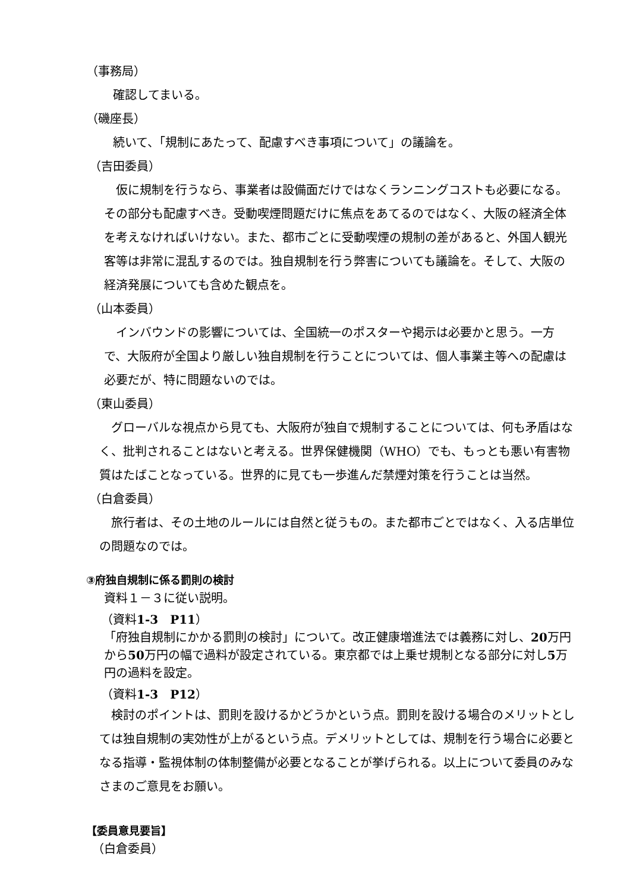（事務局）
確認してまいる。
（磯座長）
続いて、「規制にあたって、配慮すべき事項について」の議論を。
（吉田委員）
仮に規制を行うなら、事業者は設備面だけではなくランニングコストも必要になる。その部分も配慮すべき。受動喫煙問題だけに焦点をあてるのではなく、大阪の経済全体を考えなければいけない。また、都市ごとに受動喫煙の規制の差があると、外国人観光客等は非常に混乱するのでは。独自規制を行う弊害についても議論を。そして、大阪の経済発展についても含めた観点を。
（山本委員）
インバウンドの影響については、全国統一のポスターや掲示は必要かと思う。一方で、大阪府が全国より厳しい独自規制を行うことについては、個人事業主等への配慮は必要だが、特に問題ないのでは。
（東山委員）
グローバルな視点から見ても、大阪府が独自で規制することについては、何も矛盾はなく、批判されることはないと考える。世界保健機関（WHO）でも、もっとも悪い有害物質はたばことなっている。世界的に見ても一歩進んだ禁煙対策を行うことは当然。
（白倉委員）
旅行者は、その土地のルールには自然と従うもの。また都市ごとではなく、入る店単位の問題なのでは。
③府独自規制に係る罰則の検討
資料１－３に従い説明。
（資料1-3　P11）
「府独自規制にかかる罰則の検討」について。改正健康増進法では義務に対し、20万円から50万円の幅で過料が設定されている。東京都では上乗せ規制となる部分に対し5万円の過料を設定。
（資料1-3　P12）
検討のポイントは、罰則を設けるかどうかという点。罰則を設ける場合のメリットとしては独自規制の実効性が上がるという点。デメリットとしては、規制を行う場合に必要となる指導・監視体制の体制整備が必要となることが挙げられる。以上について委員のみなさまのご意見をお願い。
【委員意見要旨】
（白倉委員）